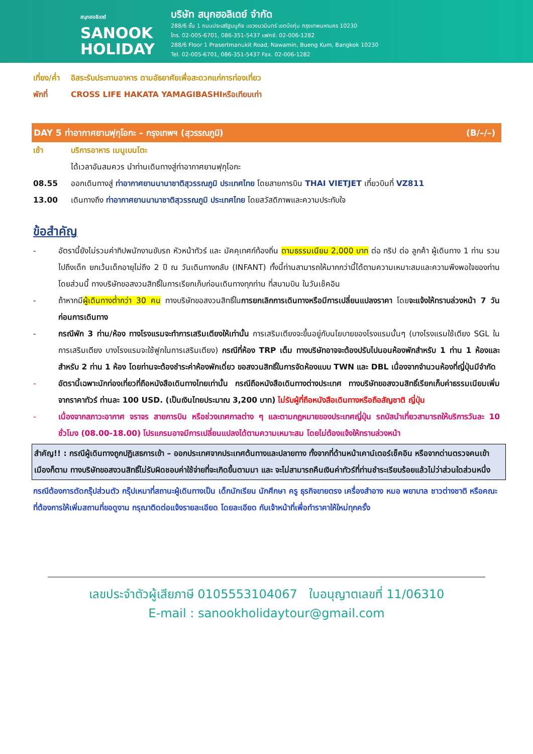สนุกฮอลิเดย์
SANOOK
HOLIDAY
บริษัท สนุกฮอลิเดย์ จำกัด
288/6 ชั้น 1 ถนนประเสริฐมนูกิจ แขวงนวมินทร์ เขตบึงกุ่ม กรุงเทพมหานคร 10230
โทร. 02-005-6701, 086-351-5437 แฟกซ์. 02-006-1282
288/6 Floor 1 Prasertmanukit Road, Nawamin, Bueng Kum, Bangkok 10230
Tel. 02-005-6701, 086-351-5437 Fax. 02-006-1282
เที่ยง/ค่ำ อิสระรับประทานอาหาร ตามอัธยาศัยเพื่อสะดวกแก่การท่องเที่ยว
พักที่ CROSS LIFE HAKATA YAMAGIBASHIหรือเทียบเท่า
DAY 5 ท่าอากาศยานฟุกุโอกะ – กรุงเทพฯ (สุวรรณภูมิ) (B/–/–)
เช้า บริการอาหาร เมนูเบนโตะ
ได้เวลาอันสมควร นำท่านเดินทางสู่ท่าอากาศยานฟุกุโอกะ
08.55 ออกเดินทางสู่ ท่าอากาศยานนานาชาติสุวรรณภูมิ ประเทศไทย โดยสายการบิน THAI VIETJET เที่ยวบินที่ VZ811
13.00 เดินทางถึง ท่าอากาศยานนานาชาติสุวรรณภูมิ ประเทศไทย โดยสวัสดิภาพและความประทับใจ
ข้อสำคัญ
- อัตรานี้ยังไม่รวมค่าทิปพนักงานขับรถ หัวหน้าทัวร์ และ มัคคุเทศก์ท้องถิ่น ตามธรรมเนียม 2,000 บาท ต่อ ทริป ต่อ ลูกค้า ผู้เดินทาง 1 ท่าน รวมไปถึงเด็ก ยกเว้นเด็กอายุไม่ถึง 2 ปี ณ วันเดินทางกลับ (INFANT) ทั้งนี้ท่านสามารถให้มากกว่านี้ได้ตามความเหมาะสมและความพึงพอใจของท่าน โดยส่วนนี้ ทางบริษัทขอสงวนสิทธิ์ในการเรียกเก็บก่อนเดินทางทุกท่าน ที่สนามบิน ในวันเช็คอิน
- ถ้าหากมีผู้เดินทางต่ำกว่า 30 คน ทางบริษัทขอสงวนสิทธิ์ในการยกเลิกการเดินทางหรือมีการเปลี่ยนแปลงราคา โดยจะแจ้งให้ทราบล่วงหน้า 7 วันก่อนการเดินทาง
- กรณีพัก 3 ท่าน/ห้อง ทางโรงแรมจะทำการเสริมเตียงให้เท่านั้น การเสริมเตียงจะขึ้นอยู่กับนโยบายของโรงแรมนั้นๆ (บางโรงแรมใช้เตียง SGL ในการเสริมเตียง บางโรงแรมจะใช้ฟูกในการเสริมเตียง) กรณีที่ห้อง TRP เต็ม ทางบริษัทอาจจะต้องปรับไปนอนห้องพักสำหรับ 1 ท่าน 1 ห้องและสำหรับ 2 ท่าน 1 ห้อง โดยท่านจะต้องชำระค่าห้องพักเดี่ยว ขอสงวนสิทธิ์ในการจัดห้องแบบ TWN และ DBL เนื่องจากจำนวนห้องที่ญี่ปุ่นมีจำกัด
- อัตรานี้เฉพาะนักท่องเที่ยวที่ถือหนังสือเดินทางไทยเท่านั้น กรณีถือหนังสือเดินทางต่างประเทศ ทางบริษัทขอสงวนสิทธิ์เรียกเก็บค่าธรรมเนียมเพิ่มจากราคาทัวร์ ท่านละ 100 USD. (เป็นเงินไทยประมาณ 3,200 บาท) ไม่รับผู้ที่ถือหนังสือเดินทางหรือถือสัญชาติ ญี่ปุ่น
- เนื่องจากสภาวะอากาศ จราจร สายการบิน หรือช่วงเทศกาลต่าง ๆ และตามกฎหมายของประเทศญี่ปุ่น รถบัสนำเที่ยวสามารถให้บริการวันละ 10 ชั่วโมง (08.00-18.00) โปรแกรมอาจมีการเปลี่ยนแปลงได้ตามความเหมาะสม โดยไม่ต้องแจ้งให้ทราบล่วงหน้า
สำคัญ!! : กรณีผู้เดินทางถูกปฏิเสธการเข้า – ออกประเทศจากประเทศต้นทางและปลายทาง ทั้งจากที่ด้านหน้าเคาน์เตอร์เช็คอิน หรือจากด่านตรวจคนเข้าเมืองก็ตาม ทางบริษัทขอสงวนสิทธิ์ไม่รับผิดชอบค่าใช้จ่ายที่จะเกิดขึ้นตามมา และ จะไม่สามารถคืนเงินค่าทัวร์ที่ท่านชำระเรียบร้อยแล้วไม่ว่าส่วนใดส่วนหนึ่ง
กรณีต้องการตัดกรุ๊ปส่วนตัว กรุ๊ปเหมาที่สถานะผู้เดินทางเป็น เด็กนักเรียน นักศึกษา ครู ธุรกิจขายตรง เครื่องสำอาง หมอ พยาบาล ชาวต่างชาติ หรือคณะที่ต้องการให้เพิ่มสถานที่ขอดูงาน กรุณาติดต่อแจ้งรายละเอียด โดยละเอียด กับเจ้าหน้าที่เพื่อทำราคาให้ใหม่ทุกครั้ง
เลขประจำตัวผู้เสียภาษี 0105553104067 ใบอนุญาตเลขที่ 11/06310
E-mail : sanookholidaytour@gmail.com